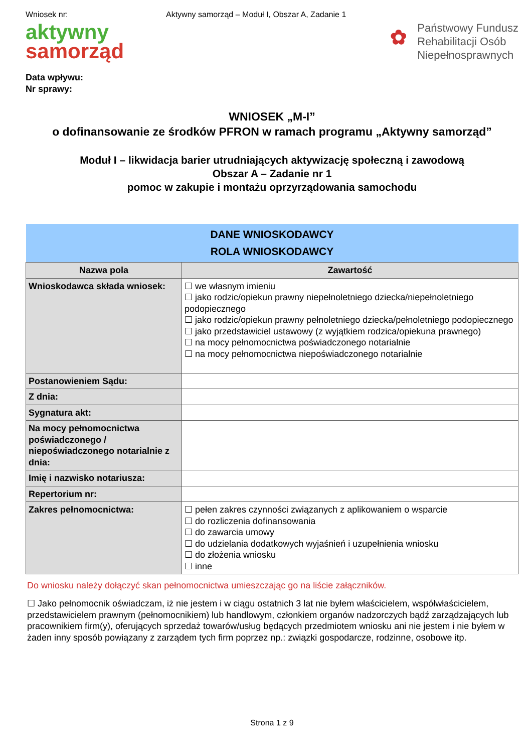Wniosek nr: Aktywny samorząd – Moduł I, Obszar A, Zadanie 1
aktywny
samorząd
✿ Państwowy Fundusz
Rehabilitacji Osób
Niepełnosprawnych
Data wpływu:
Nr sprawy:
WNIOSEK „M-I”
o dofinansowanie ze środków PFRON w ramach programu „Aktywny samorząd”
Moduł I – likwidacja barier utrudniających aktywizację społeczną i zawodową
Obszar A – Zadanie nr 1
pomoc w zakupie i montażu oprzyrządowania samochodu
| DANE WNIOSKODAWCY ROLA WNIOSKODAWCY | |
| Nazwa pola | Zawartość |
| Wnioskodawca składa wniosek: | ☐ we własnym imieniu ☐ jako rodzic/opiekun prawny niepełnoletniego dziecka/niepełnoletniego podopiecznego ☐ jako rodzic/opiekun prawny pełnoletniego dziecka/pełnoletniego podopiecznego ☐ jako przedstawiciel ustawowy (z wyjątkiem rodzica/opiekuna prawnego) ☐ na mocy pełnomocnictwa poświadczonego notarialnie ☐ na mocy pełnomocnictwa niepoświadczonego notarialnie |
| Postanowieniem Sądu: | |
| Z dnia: | |
| Sygnatura akt: | |
| Na mocy pełnomocnictwa poświadczonego / niepoświadczonego notarialnie z dnia: | |
| Imię i nazwisko notariusza: | |
| Repertorium nr: | |
| Zakres pełnomocnictwa: | ☐ pełen zakres czynności związanych z aplikowaniem o wsparcie ☐ do rozliczenia dofinansowania ☐ do zawarcia umowy ☐ do udzielania dodatkowych wyjaśnień i uzupełnienia wniosku ☐ do złożenia wniosku ☐ inne |
Do wniosku należy dołączyć skan pełnomocnictwa umieszczając go na liście załączników.
☐ Jako pełnomocnik oświadczam, iż nie jestem i w ciągu ostatnich 3 lat nie byłem właścicielem, współwłaścicielem, przedstawicielem prawnym (pełnomocnikiem) lub handlowym, członkiem organów nadzorczych bądź zarządzających lub pracownikiem firm(y), oferujących sprzedaż towarów/usług będących przedmiotem wniosku ani nie jestem i nie byłem w żaden inny sposób powiązany z zarządem tych firm poprzez np.: związki gospodarcze, rodzinne, osobowe itp.
Strona 1 z 9